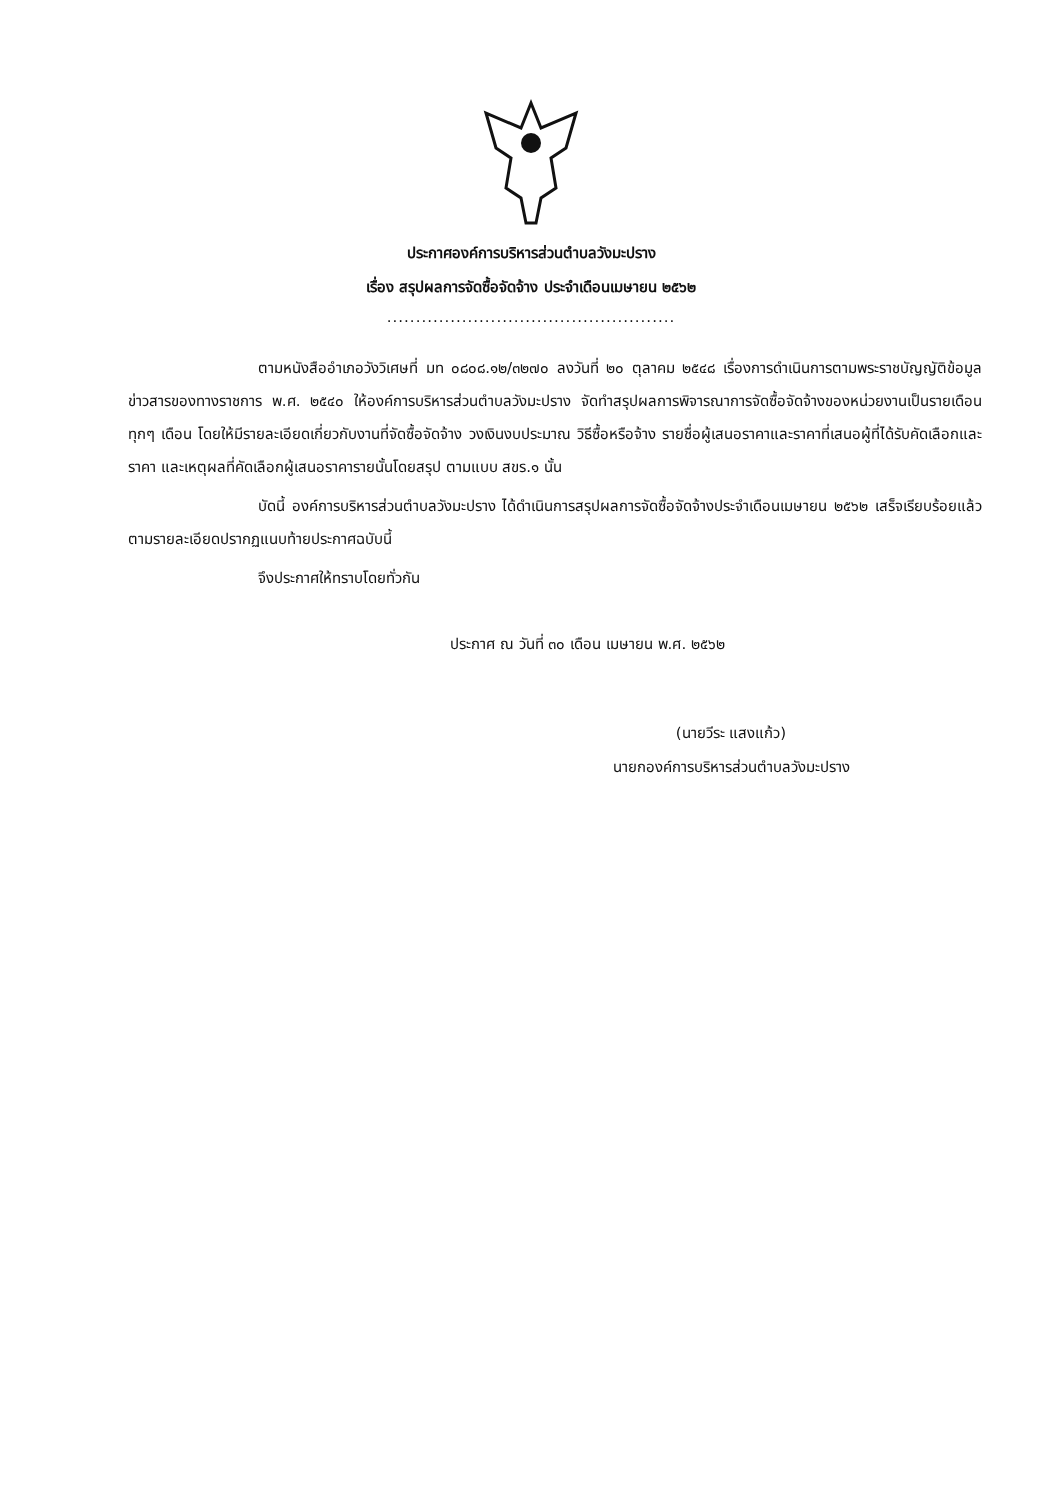ประกาศองค์การบริหารส่วนตำบลวังมะปราง
เรื่อง สรุปผลการจัดซื้อจัดจ้าง ประจำเดือนเมษายน ๒๕๖๒
..................................................
ตามหนังสืออำเภอวังวิเศษที่ มท ๐๘๐๘.๑๒/๓๒๗๐ ลงวันที่ ๒๐ ตุลาคม ๒๕๔๘ เรื่องการดำเนินการตามพระราชบัญญัติข้อมูลข่าวสารของทางราชการ พ.ศ. ๒๕๔๐ ให้องค์การบริหารส่วนตำบลวังมะปราง จัดทำสรุปผลการพิจารณาการจัดซื้อจัดจ้างของหน่วยงานเป็นรายเดือนทุกๆ เดือน โดยให้มีรายละเอียดเกี่ยวกับงานที่จัดซื้อจัดจ้าง วงเงินงบประมาณ วิธีซื้อหรือจ้าง รายชื่อผู้เสนอราคาและราคาที่เสนอผู้ที่ได้รับคัดเลือกและราคา และเหตุผลที่คัดเลือกผู้เสนอราคารายนั้นโดยสรุป ตามแบบ สขร.๑ นั้น
บัดนี้ องค์การบริหารส่วนตำบลวังมะปราง ได้ดำเนินการสรุปผลการจัดซื้อจัดจ้างประจำเดือนเมษายน ๒๕๖๒ เสร็จเรียบร้อยแล้ว ตามรายละเอียดปรากฏแนบท้ายประกาศฉบับนี้
จึงประกาศให้ทราบโดยทั่วกัน
ประกาศ ณ วันที่ ๓๐ เดือน เมษายน พ.ศ. ๒๕๖๒
(นายวีระ แสงแก้ว)
นายกองค์การบริหารส่วนตำบลวังมะปราง